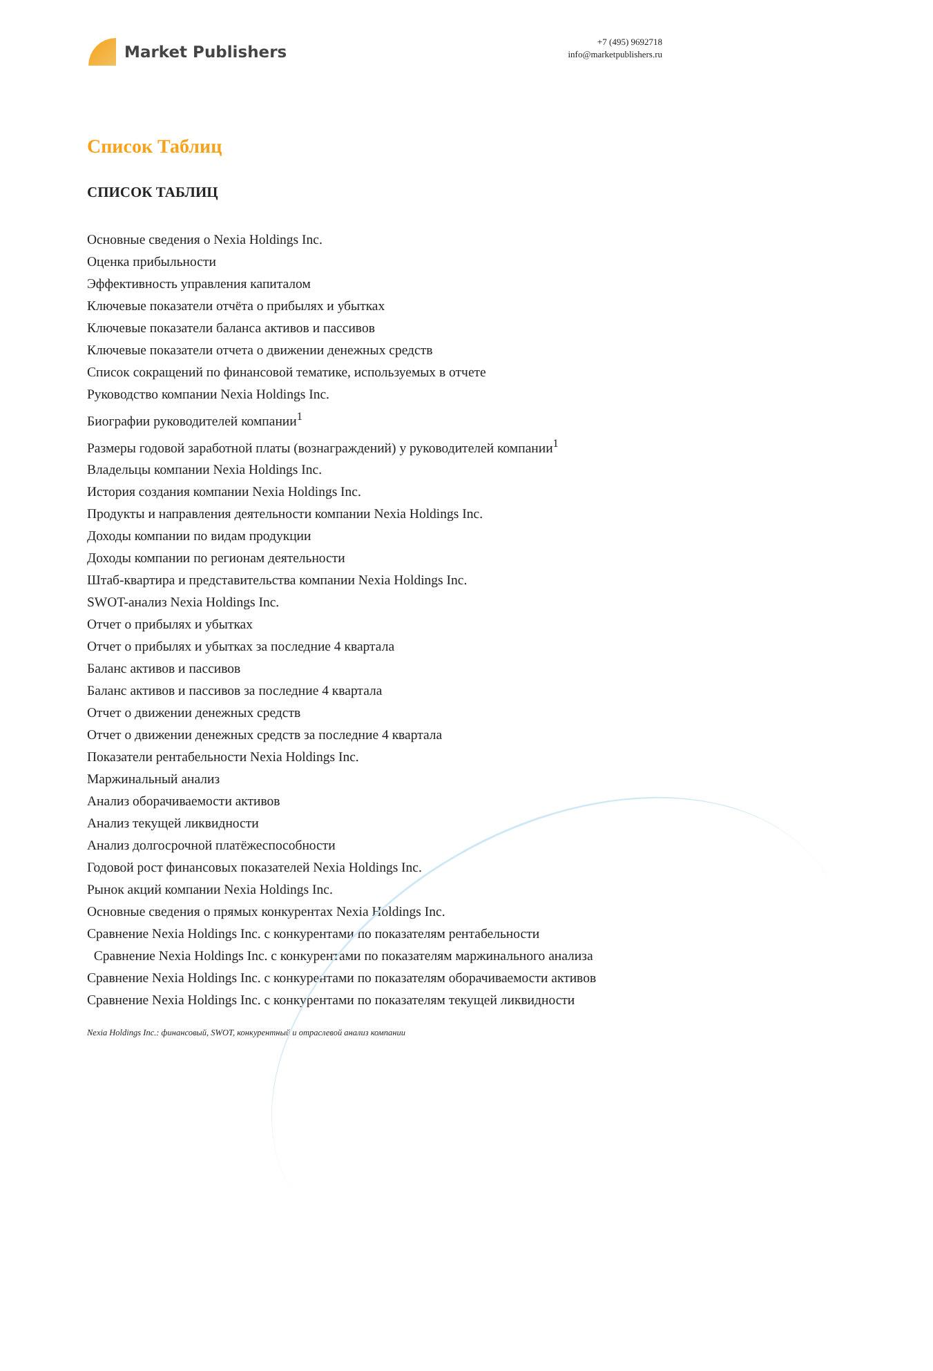Market Publishers
+7 (495) 9692718
info@marketpublishers.ru
Список Таблиц
СПИСОК ТАБЛИЦ
Основные сведения о Nexia Holdings Inc.
Оценка прибыльности
Эффективность управления капиталом
Ключевые показатели отчёта о прибылях и убытках
Ключевые показатели баланса активов и пассивов
Ключевые показатели отчета о движении денежных средств
Список сокращений по финансовой тематике, используемых в отчете
Руководство компании Nexia Holdings Inc.
Биографии руководителей компании<sup>1</sup>
Размеры годовой заработной платы (вознаграждений) у руководителей компании<sup>1</sup>
Владельцы компании Nexia Holdings Inc.
История создания компании Nexia Holdings Inc.
Продукты и направления деятельности компании Nexia Holdings Inc.
Доходы компании по видам продукции
Доходы компании по регионам деятельности
Штаб-квартира и представительства компании Nexia Holdings Inc.
SWOT-анализ Nexia Holdings Inc.
Отчет о прибылях и убытках
Отчет о прибылях и убытках за последние 4 квартала
Баланс активов и пассивов
Баланс активов и пассивов за последние 4 квартала
Отчет о движении денежных средств
Отчет о движении денежных средств за последние 4 квартала
Показатели рентабельности Nexia Holdings Inc.
Маржинальный анализ
Анализ оборачиваемости активов
Анализ текущей ликвидности
Анализ долгосрочной платёжеспособности
Годовой рост финансовых показателей Nexia Holdings Inc.
Рынок акций компании Nexia Holdings Inc.
Основные сведения о прямых конкурентах Nexia Holdings Inc.
Сравнение Nexia Holdings Inc. с конкурентами по показателям рентабельности
Сравнение Nexia Holdings Inc. с конкурентами по показателям маржинального анализа
Сравнение Nexia Holdings Inc. с конкурентами по показателям оборачиваемости активов
Сравнение Nexia Holdings Inc. с конкурентами по показателям текущей ликвидности
Nexia Holdings Inc.: финансовый, SWOT, конкурентный и отраслевой анализ компании